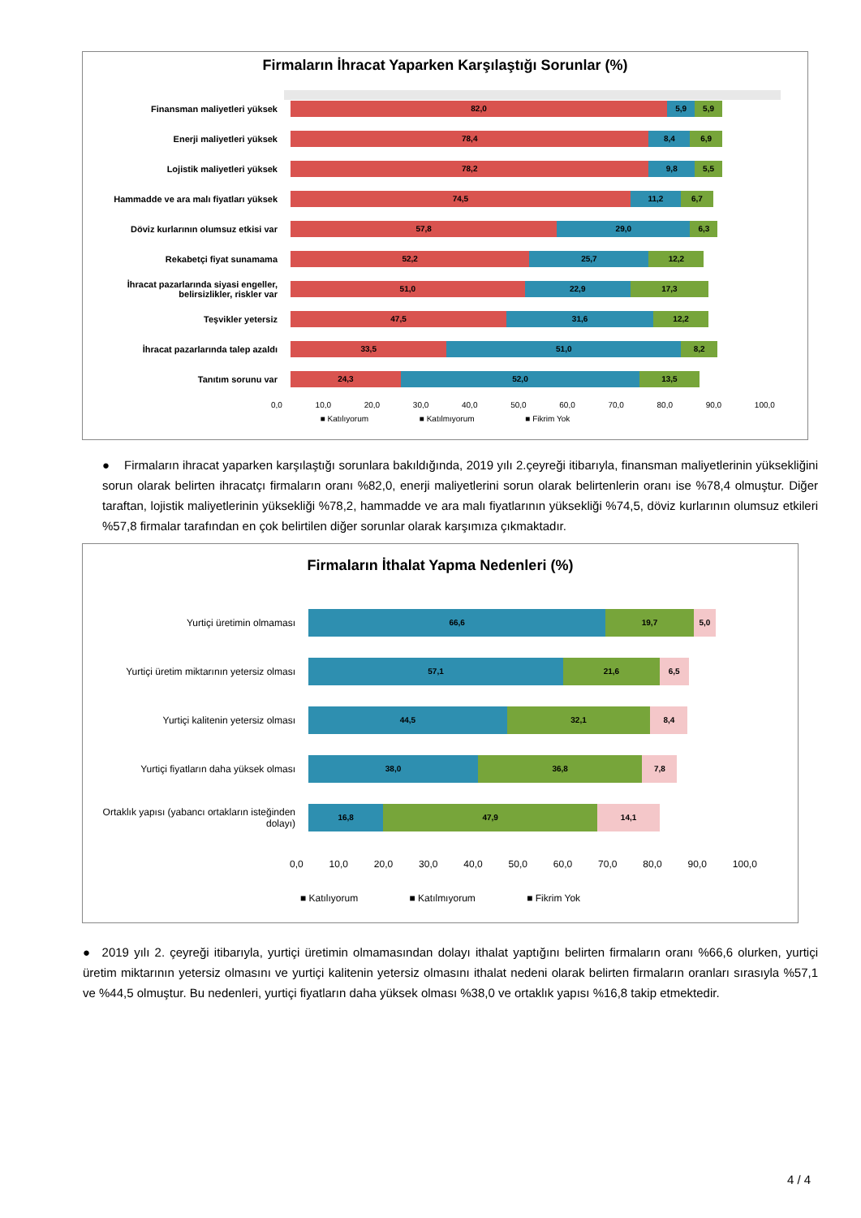Firmaların İhracat Yaparken Karşılaştığı Sorunlar (%)
Finansman maliyetleri yüksek
82,0 5,9 5,9
Enerji maliyetleri yüksek
78,4 8,4 6,9
Lojistik maliyetleri yüksek
78,2 9,8 5,5
Hammadde ve ara malı fiyatları yüksek
74,5 11,2 6,7
Döviz kurlarının olumsuz etkisi var
57,8 29,0 6,3
Rekabetçi fiyat sunamama
52,2 25,7 12,2
İhracat pazarlarında siyasi engeller, belirsizlikler, riskler var
51,0 22,9 17,3
Teşvikler yetersiz
47,5 31,6 12,2
İhracat pazarlarında talep azaldı
33,5 51,0 8,2
Tanıtım sorunu var
24,3 52,0 13,5
0,0 10,0 20,0 30,0 40,0 50,0 60,0 70,0 80,0 90,0 100,0
■ Katılıyorum ■ Katılmıyorum ■ Fikrim Yok
● Firmaların ihracat yaparken karşılaştığı sorunlara bakıldığında, 2019 yılı 2.çeyreği itibarıyla, finansman maliyetlerinin yüksekliğini sorun olarak belirten ihracatçı firmaların oranı %82,0, enerji maliyetlerini sorun olarak belirtenlerin oranı ise %78,4 olmuştur. Diğer taraftan, lojistik maliyetlerinin yüksekliği %78,2, hammadde ve ara malı fiyatlarının yüksekliği %74,5, döviz kurlarının olumsuz etkileri %57,8 firmalar tarafından en çok belirtilen diğer sorunlar olarak karşımıza çıkmaktadır.
Firmaların İthalat Yapma Nedenleri (%)
Yurtiçi üretimin olmaması
66,6 19,7 5,0
Yurtiçi üretim miktarının yetersiz olması
57,1 21,6 6,5
Yurtiçi kalitenin yetersiz olması
44,5 32,1 8,4
Yurtiçi fiyatların daha yüksek olması
38,0 36,8 7,8
Ortaklık yapısı (yabancı ortakların isteğinden dolayı)
16,8 47,9 14,1
0,0 10,0 20,0 30,0 40,0 50,0 60,0 70,0 80,0 90,0 100,0
■ Katılıyorum ■ Katılmıyorum ■ Fikrim Yok
● 2019 yılı 2. çeyreği itibarıyla, yurtiçi üretimin olmamasından dolayı ithalat yaptığını belirten firmaların oranı %66,6 olurken, yurtiçi üretim miktarının yetersiz olmasını ve yurtiçi kalitenin yetersiz olmasını ithalat nedeni olarak belirten firmaların oranları sırasıyla %57,1 ve %44,5 olmuştur. Bu nedenleri, yurtiçi fiyatların daha yüksek olması %38,0 ve ortaklık yapısı %16,8 takip etmektedir.
4 / 4